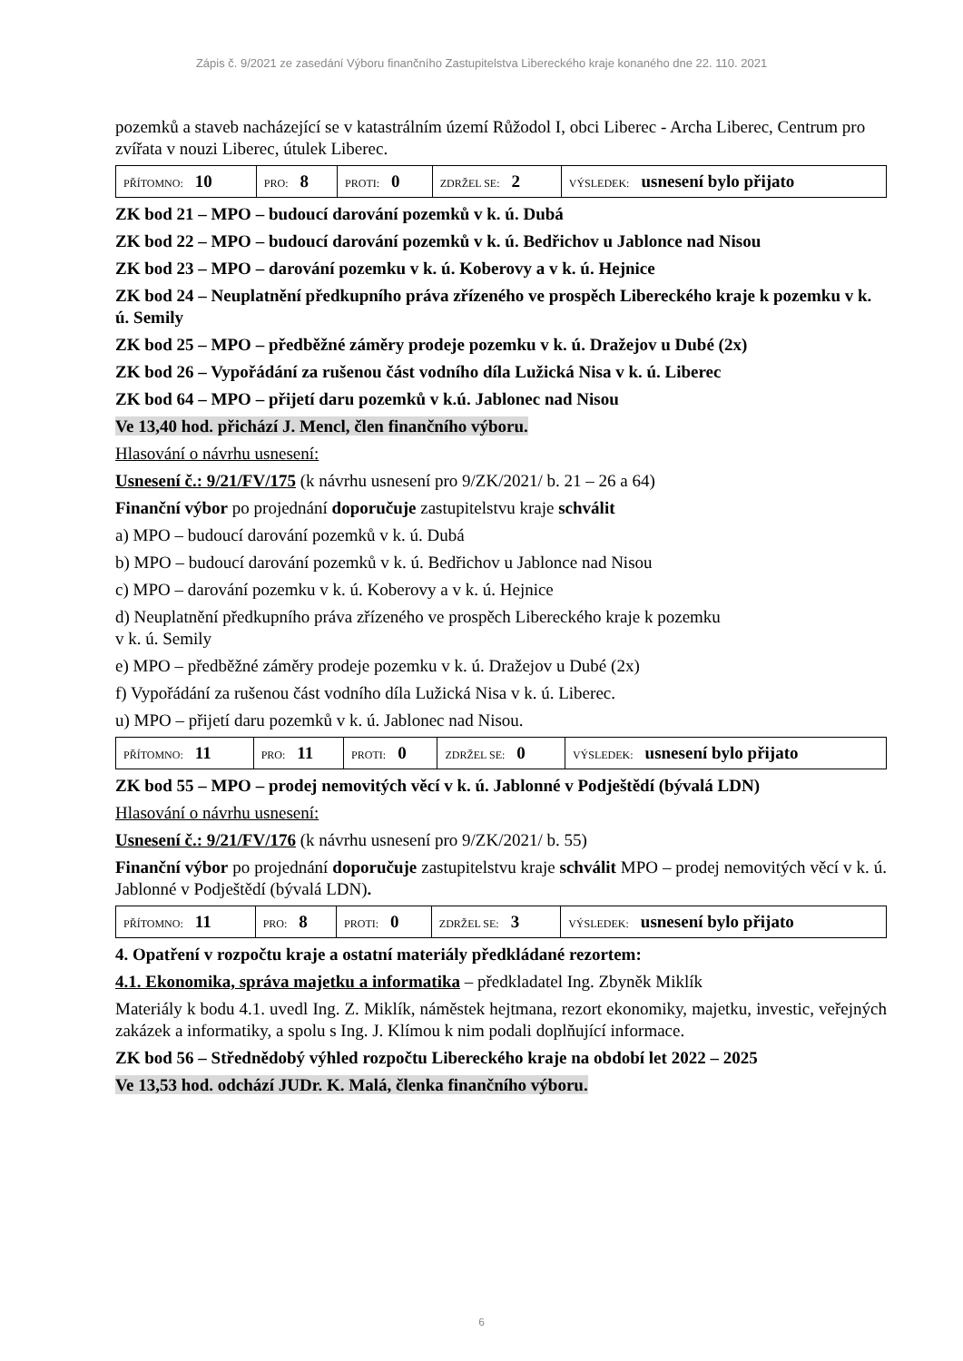Zápis č. 9/2021 ze zasedání Výboru finančního Zastupitelstva Libereckého kraje konaného dne 22. 110. 2021
pozemků a staveb nacházející se v katastrálním území Růžodol I, obci Liberec - Archa Liberec, Centrum pro zvířata v nouzi Liberec, útulek Liberec.
| PŘÍTOMNO: 10 | PRO: 8 | PROTI: 0 | ZDRŽEL SE: 2 | VÝSLEDEK: usnesení bylo přijato |
ZK bod 21 – MPO – budoucí darování pozemků v k. ú. Dubá
ZK bod 22 – MPO – budoucí darování pozemků v k. ú. Bedřichov u Jablonce nad Nisou
ZK bod 23 – MPO – darování pozemku v k. ú. Koberovy a v k. ú. Hejnice
ZK bod 24 – Neuplatnění předkupního práva zřízeného ve prospěch Libereckého kraje k pozemku v k. ú. Semily
ZK bod 25 – MPO – předběžné záměry prodeje pozemku v k. ú. Dražejov u Dubé (2x)
ZK bod 26 – Vypořádání za rušenou část vodního díla Lužická Nisa v k. ú. Liberec
ZK bod 64 – MPO – přijetí daru pozemků v k.ú. Jablonec nad Nisou
Ve 13,40 hod. přichází J. Mencl, člen finančního výboru.
Hlasování o návrhu usnesení:
Usnesení č.: 9/21/FV/175 (k návrhu usnesení pro 9/ZK/2021/ b. 21 – 26 a 64)
Finanční výbor po projednání doporučuje zastupitelstvu kraje schválit
a) MPO – budoucí darování pozemků v k. ú. Dubá
b) MPO – budoucí darování pozemků v k. ú. Bedřichov u Jablonce nad Nisou
c) MPO – darování pozemku v k. ú. Koberovy a v k. ú. Hejnice
d) Neuplatnění předkupního práva zřízeného ve prospěch Libereckého kraje k pozemku
v k. ú. Semily
e) MPO – předběžné záměry prodeje pozemku v k. ú. Dražejov u Dubé (2x)
f) Vypořádání za rušenou část vodního díla Lužická Nisa v k. ú. Liberec.
u) MPO – přijetí daru pozemků v k. ú. Jablonec nad Nisou.
| PŘÍTOMNO: 11 | PRO: 11 | PROTI: 0 | ZDRŽEL SE: 0 | VÝSLEDEK: usnesení bylo přijato |
ZK bod 55 – MPO – prodej nemovitých věcí v k. ú. Jablonné v Podještědí (bývalá LDN)
Hlasování o návrhu usnesení:
Usnesení č.: 9/21/FV/176 (k návrhu usnesení pro 9/ZK/2021/ b. 55)
Finanční výbor po projednání doporučuje zastupitelstvu kraje schválit MPO – prodej nemovitých věcí v k. ú. Jablonné v Podještědí (bývalá LDN).
| PŘÍTOMNO: 11 | PRO: 8 | PROTI: 0 | ZDRŽEL SE: 3 | VÝSLEDEK: usnesení bylo přijato |
4. Opatření v rozpočtu kraje a ostatní materiály předkládané rezortem:
4.1. Ekonomika, správa majetku a informatika – předkladatel Ing. Zbyněk Miklík
Materiály k bodu 4.1. uvedl Ing. Z. Miklík, náměstek hejtmana, rezort ekonomiky, majetku, investic, veřejných zakázek a informatiky, a spolu s Ing. J. Klímou k nim podali doplňující informace.
ZK bod 56 – Střednědobý výhled rozpočtu Libereckého kraje na období let 2022 – 2025
Ve 13,53 hod. odchází JUDr. K. Malá, členka finančního výboru.
6